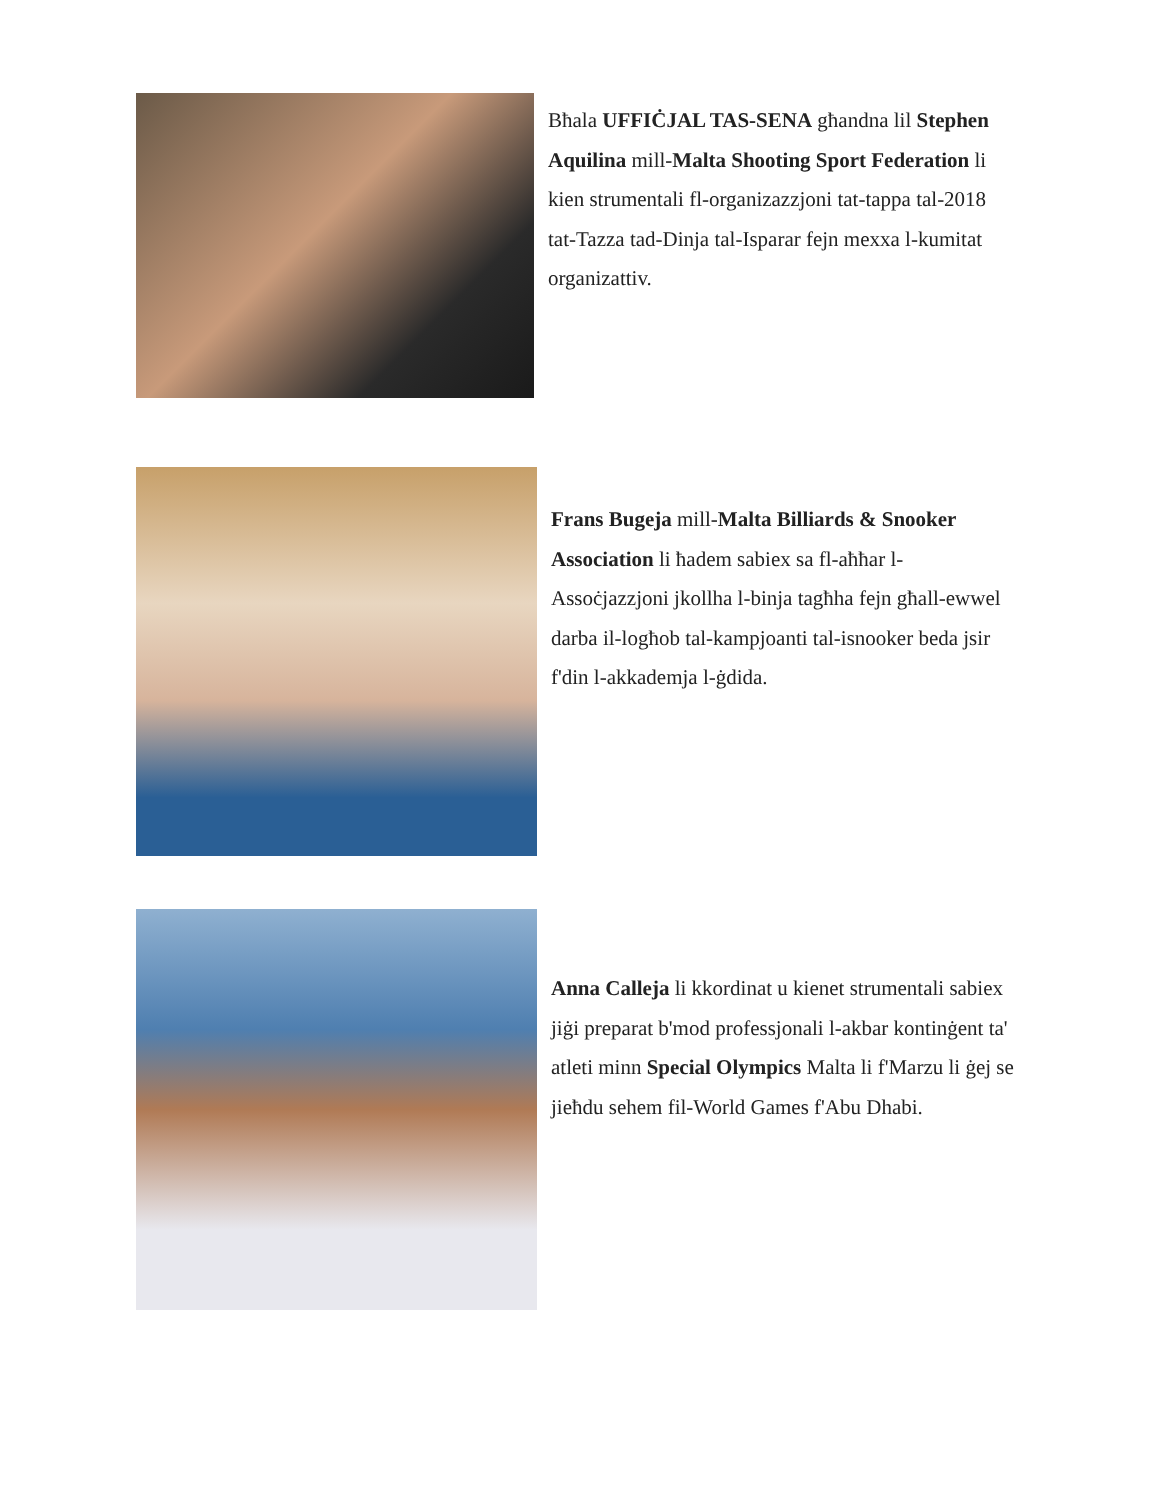Bħala UFFIĊJAL TAS-SENA għandna lil Stephen Aquilina mill-Malta Shooting Sport Federation li kien strumentali fl-organizazzjoni tat-tappa tal-2018 tat-Tazza tad-Dinja tal-Isparar fejn mexxa l-kumitat organizattiv.
Frans Bugeja mill-Malta Billiards & Snooker Association li ħadem sabiex sa fl-aħħar l-Assoċjazzjoni jkollha l-binja tagħha fejn għall-ewwel darba il-logħob tal-kampjoanti tal-isnooker beda jsir f'din l-akkademja l-ġdida.
Anna Calleja li kkordinat u kienet strumentali sabiex jiġi preparat b'mod professjonali l-akbar kontinġent ta' atleti minn Special Olympics Malta li f'Marzu li ġej se jieħdu sehem fil-World Games f'Abu Dhabi.